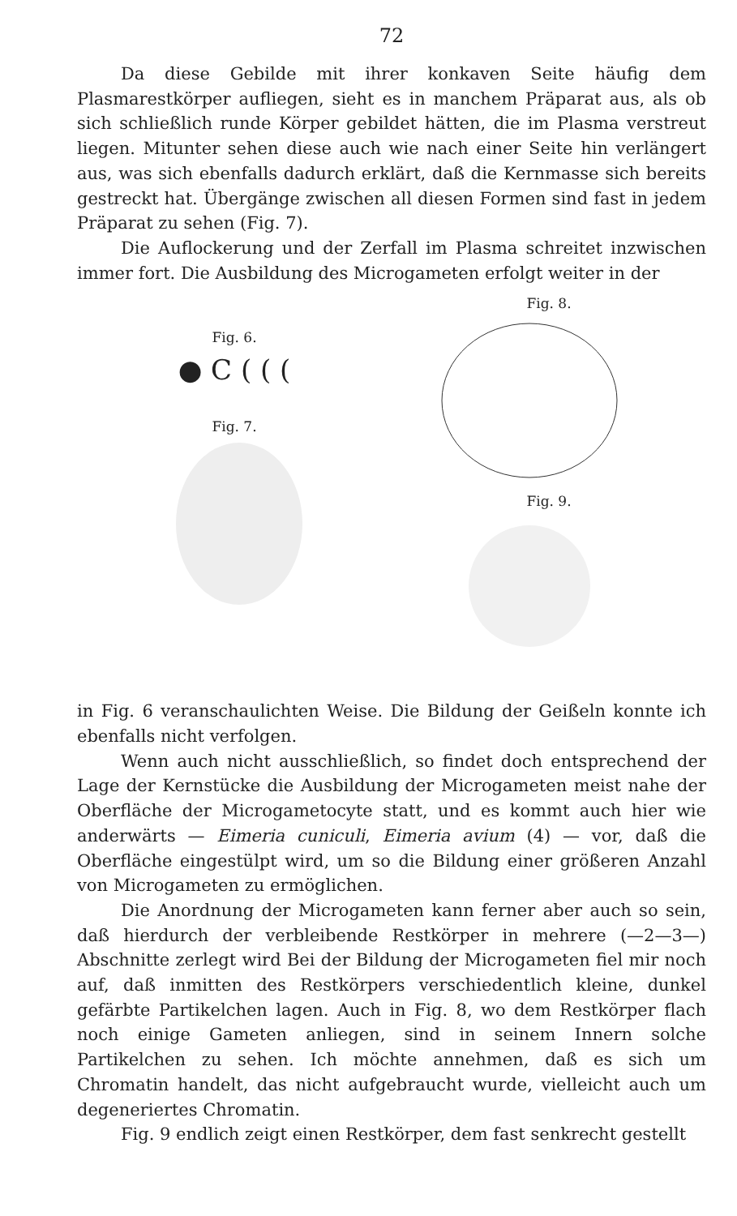72
Da diese Gebilde mit ihrer konkaven Seite häufig dem Plasmarestkörper aufliegen, sieht es in manchem Präparat aus, als ob sich schließlich runde Körper gebildet hätten, die im Plasma verstreut liegen. Mitunter sehen diese auch wie nach einer Seite hin verlängert aus, was sich ebenfalls dadurch erklärt, daß die Kernmasse sich bereits gestreckt hat. Übergänge zwischen all diesen Formen sind fast in jedem Präparat zu sehen (Fig. 7).
Die Auflockerung und der Zerfall im Plasma schreitet inzwischen immer fort. Die Ausbildung des Microgameten erfolgt weiter in der
Fig. 6.
● C ( ( (
Fig. 7.
Fig. 8.
Fig. 9.
in Fig. 6 veranschaulichten Weise. Die Bildung der Geißeln konnte ich ebenfalls nicht verfolgen.
Wenn auch nicht ausschließlich, so findet doch entsprechend der Lage der Kernstücke die Ausbildung der Microgameten meist nahe der Oberfläche der Microgametocyte statt, und es kommt auch hier wie anderwärts — Eimeria cuniculi, Eimeria avium (4) — vor, daß die Oberfläche eingestülpt wird, um so die Bildung einer größeren Anzahl von Microgameten zu ermöglichen.
Die Anordnung der Microgameten kann ferner aber auch so sein, daß hierdurch der verbleibende Restkörper in mehrere (—2—3—) Abschnitte zerlegt wird Bei der Bildung der Microgameten fiel mir noch auf, daß inmitten des Restkörpers verschiedentlich kleine, dunkel gefärbte Partikelchen lagen. Auch in Fig. 8, wo dem Restkörper flach noch einige Gameten anliegen, sind in seinem Innern solche Partikelchen zu sehen. Ich möchte annehmen, daß es sich um Chromatin handelt, das nicht aufgebraucht wurde, vielleicht auch um degeneriertes Chromatin.
Fig. 9 endlich zeigt einen Restkörper, dem fast senkrecht gestellt